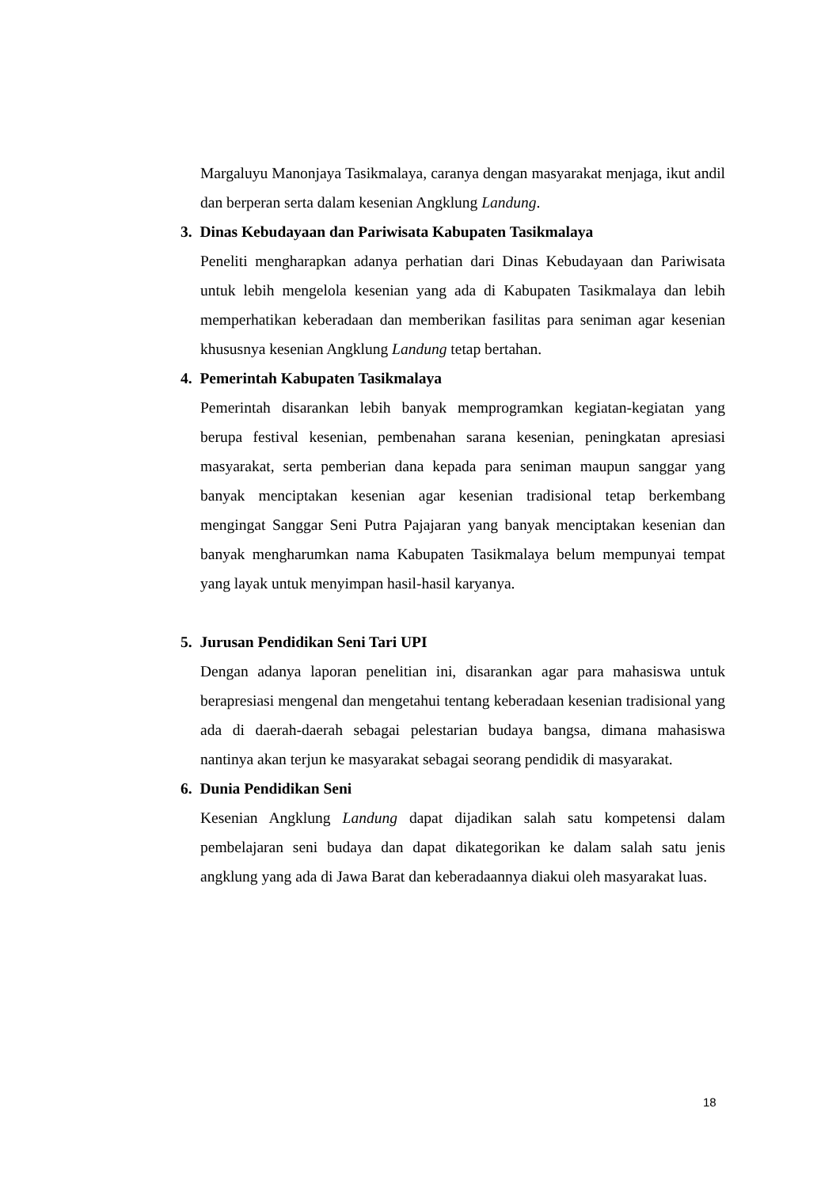Margaluyu Manonjaya Tasikmalaya, caranya dengan masyarakat menjaga, ikut andil dan berperan serta dalam kesenian Angklung Landung.
3. Dinas Kebudayaan dan Pariwisata Kabupaten Tasikmalaya
Peneliti mengharapkan adanya perhatian dari Dinas Kebudayaan dan Pariwisata untuk lebih mengelola kesenian yang ada di Kabupaten Tasikmalaya dan lebih memperhatikan keberadaan dan memberikan fasilitas para seniman agar kesenian khususnya kesenian Angklung Landung tetap bertahan.
4. Pemerintah Kabupaten Tasikmalaya
Pemerintah disarankan lebih banyak memprogramkan kegiatan-kegiatan yang berupa festival kesenian, pembenahan sarana kesenian, peningkatan apresiasi masyarakat, serta pemberian dana kepada para seniman maupun sanggar yang banyak menciptakan kesenian agar kesenian tradisional tetap berkembang mengingat Sanggar Seni Putra Pajajaran yang banyak menciptakan kesenian dan banyak mengharumkan nama Kabupaten Tasikmalaya belum mempunyai tempat yang layak untuk menyimpan hasil-hasil karyanya.
5. Jurusan Pendidikan Seni Tari UPI
Dengan adanya laporan penelitian ini, disarankan agar para mahasiswa untuk berapresiasi mengenal dan mengetahui tentang keberadaan kesenian tradisional yang ada di daerah-daerah sebagai pelestarian budaya bangsa, dimana mahasiswa nantinya akan terjun ke masyarakat sebagai seorang pendidik di masyarakat.
6. Dunia Pendidikan Seni
Kesenian Angklung Landung dapat dijadikan salah satu kompetensi dalam pembelajaran seni budaya dan dapat dikategorikan ke dalam salah satu jenis angklung yang ada di Jawa Barat dan keberadaannya diakui oleh masyarakat luas.
18